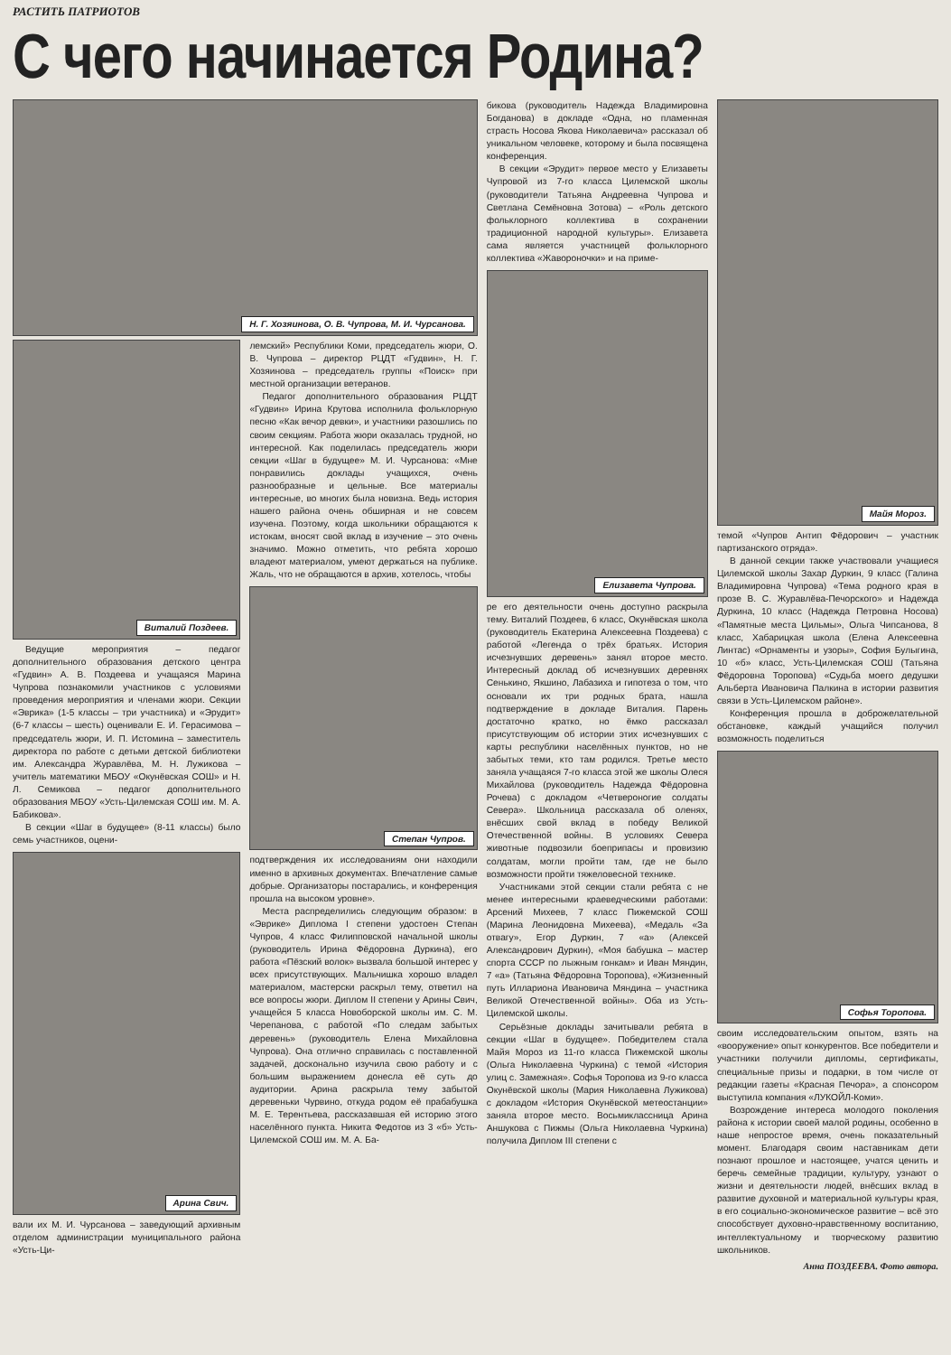РАСТИТЬ ПАТРИОТОВ
С чего начинается Родина?
Н. Г. Хозяинова, О. В. Чупрова, М. И. Чурсанова.
Виталий Поздеев.
Ведущие мероприятия – педагог дополнительного образования детского центра «Гудвин» А. В. Поздеева и учащаяся Марина Чупрова познакомили участников с условиями проведения мероприятия и членами жюри. Секции «Эврика» (1-5 классы – три участника) и «Эрудит» (6-7 классы – шесть) оценивали Е. И. Герасимова – председатель жюри, И. П. Истомина – заместитель директора по работе с детьми детской библиотеки им. Александра Журавлёва, М. Н. Лужикова – учитель математики МБОУ «Окунёвская СОШ» и Н. Л. Семикова – педагог дополнительного образования МБОУ «Усть-Цилемская СОШ им. М. А. Бабикова».
В секции «Шаг в будущее» (8-11 классы) было семь участников, оцени-
Арина Свич.
вали их М. И. Чурсанова – заведующий архивным отделом администрации муниципального района «Усть-Ци-
лемский» Республики Коми, председатель жюри, О. В. Чупрова – директор РЦДТ «Гудвин», Н. Г. Хозяинова – председатель группы «Поиск» при местной организации ветеранов.
Педагог дополнительного образования РЦДТ «Гудвин» Ирина Крутова исполнила фольклорную песню «Как вечор девки», и участники разошлись по своим секциям. Работа жюри оказалась трудной, но интересной. Как поделилась председатель жюри секции «Шаг в будущее» М. И. Чурсанова: «Мне понравились доклады учащихся, очень разнообразные и цельные. Все материалы интересные, во многих была новизна. Ведь история нашего района очень обширная и не совсем изучена. Поэтому, когда школьники обращаются к истокам, вносят свой вклад в изучение – это очень значимо. Можно отметить, что ребята хорошо владеют материалом, умеют держаться на публике. Жаль, что не обращаются в архив, хотелось, чтобы
Степан Чупров.
подтверждения их исследованиям они находили именно в архивных документах. Впечатление самые добрые. Организаторы постарались, и конференция прошла на высоком уровне».
Места распределились следующим образом: в «Эврике» Диплома I степени удостоен Степан Чупров, 4 класс Филипповской начальной школы (руководитель Ирина Фёдоровна Дуркина), его работа «Пёзский волок» вызвала большой интерес у всех присутствующих. Мальчишка хорошо владел материалом, мастерски раскрыл тему, ответил на все вопросы жюри. Диплом II степени у Арины Свич, учащейся 5 класса Новоборской школы им. С. М. Черепанова, с работой «По следам забытых деревень» (руководитель Елена Михайловна Чупрова). Она отлично справилась с поставленной задачей, досконально изучила свою работу и с большим выражением донесла её суть до аудитории. Арина раскрыла тему забытой деревеньки Чурвино, откуда родом её прабабушка М. Е. Терентьева, рассказавшая ей историю этого населённого пункта. Никита Федотов из 3 «б» Усть-Цилемской СОШ им. М. А. Ба-
бикова (руководитель Надежда Владимировна Богданова) в докладе «Одна, но пламенная страсть Носова Якова Николаевича» рассказал об уникальном человеке, которому и была посвящена конференция.
В секции «Эрудит» первое место у Елизаветы Чупровой из 7-го класса Цилемской школы (руководители Татьяна Андреевна Чупрова и Светлана Семёновна Зотова) – «Роль детского фольклорного коллектива в сохранении традиционной народной культуры». Елизавета сама является участницей фольклорного коллектива «Жавороночки» и на приме-
Елизавета Чупрова.
ре его деятельности очень доступно раскрыла тему. Виталий Поздеев, 6 класс, Окунёвская школа (руководитель Екатерина Алексеевна Поздеева) с работой «Легенда о трёх братьях. История исчезнувших деревень» занял второе место. Интересный доклад об исчезнувших деревнях Сенькино, Якшино, Лабазиха и гипотеза о том, что основали их три родных брата, нашла подтверждение в докладе Виталия. Парень достаточно кратко, но ёмко рассказал присутствующим об истории этих исчезнувших с карты республики населённых пунктов, но не забытых теми, кто там родился. Третье место заняла учащаяся 7-го класса этой же школы Олеся Михайлова (руководитель Надежда Фёдоровна Рочева) с докладом «Четвероногие солдаты Севера». Школьница рассказала об оленях, внёсших свой вклад в победу Великой Отечественной войны. В условиях Севера животные подвозили боеприпасы и провизию солдатам, могли пройти там, где не было возможности пройти тяжеловесной технике.
Участниками этой секции стали ребята с не менее интересными краеведческими работами: Арсений Михеев, 7 класс Пижемской СОШ (Марина Леонидовна Михеева), «Медаль «За отвагу», Егор Дуркин, 7 «а» (Алексей Александрович Дуркин), «Моя бабушка – мастер спорта СССР по лыжным гонкам» и Иван Мяндин, 7 «а» (Татьяна Фёдоровна Торопова), «Жизненный путь Иллариона Ивановича Мяндина – участника Великой Отечественной войны». Оба из Усть-Цилемской школы.
Серьёзные доклады зачитывали ребята в секции «Шаг в будущее». Победителем стала Майя Мороз из 11-го класса Пижемской школы (Ольга Николаевна Чуркина) с темой «История улиц с. Замежная». Софья Торопова из 9-го класса Окунёвской школы (Мария Николаевна Лужикова) с докладом «История Окунёвской метеостанции» заняла второе место. Восьмиклассница Арина Аншукова с Пижмы (Ольга Николаевна Чуркина) получила Диплом III степени с
Майя Мороз.
темой «Чупров Антип Фёдорович – участник партизанского отряда».
В данной секции также участвовали учащиеся Цилемской школы Захар Дуркин, 9 класс (Галина Владимировна Чупрова) «Тема родного края в прозе В. С. Журавлёва-Печорского» и Надежда Дуркина, 10 класс (Надежда Петровна Носова) «Памятные места Цильмы», Ольга Чипсанова, 8 класс, Хабарицкая школа (Елена Алексеевна Линтас) «Орнаменты и узоры», София Булыгина, 10 «б» класс, Усть-Цилемская СОШ (Татьяна Фёдоровна Торопова) «Судьба моего дедушки Альберта Ивановича Палкина в истории развития связи в Усть-Цилемском районе».
Конференция прошла в доброжелательной обстановке, каждый учащийся получил возможность поделиться
Софья Торопова.
своим исследовательским опытом, взять на «вооружение» опыт конкурентов. Все победители и участники получили дипломы, сертификаты, специальные призы и подарки, в том числе от редакции газеты «Красная Печора», а спонсором выступила компания «ЛУКОЙЛ-Коми».
Возрождение интереса молодого поколения района к истории своей малой родины, особенно в наше непростое время, очень показательный момент. Благодаря своим наставникам дети познают прошлое и настоящее, учатся ценить и беречь семейные традиции, культуру, узнают о жизни и деятельности людей, внёсших вклад в развитие духовной и материальной культуры края, в его социально-экономическое развитие – всё это способствует духовно-нравственному воспитанию, интеллектуальному и творческому развитию школьников.
Анна ПОЗДЕЕВА. Фото автора.